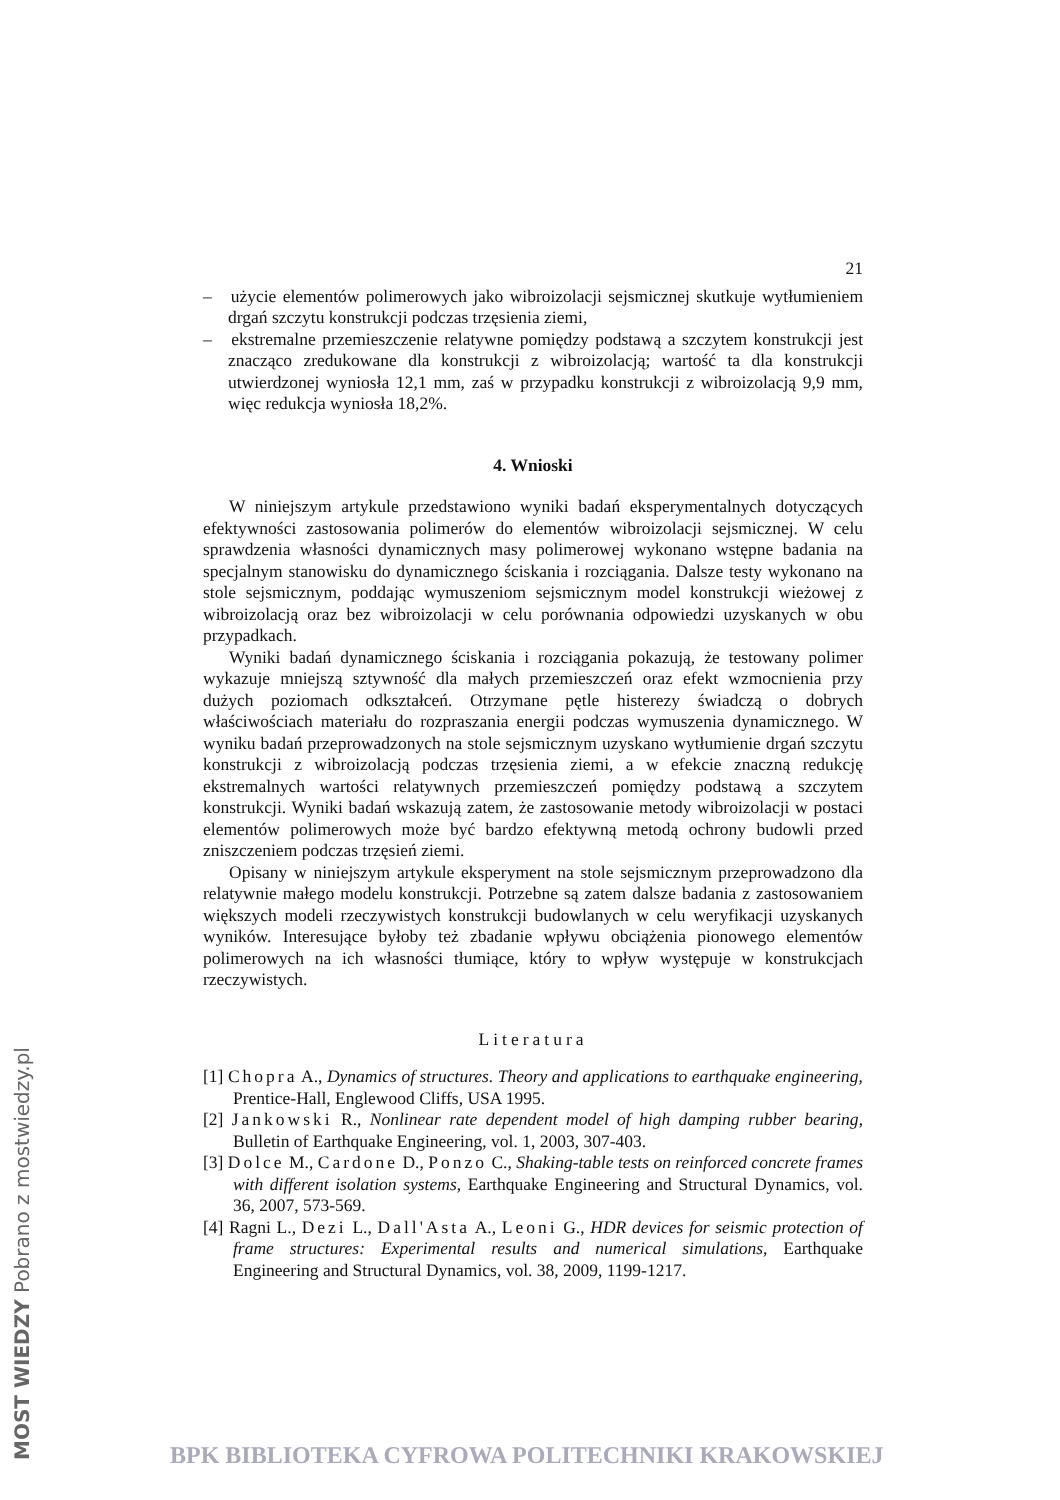MOST WIEDZY Pobrano z mostwiedzy.pl
21
– użycie elementów polimerowych jako wibroizolacji sejsmicznej skutkuje wytłumieniem drgań szczytu konstrukcji podczas trzęsienia ziemi,
– ekstremalne przemieszczenie relatywne pomiędzy podstawą a szczytem konstrukcji jest znacząco zredukowane dla konstrukcji z wibroizolacją; wartość ta dla konstrukcji utwierdzonej wyniosła 12,1 mm, zaś w przypadku konstrukcji z wibroizolacją 9,9 mm, więc redukcja wyniosła 18,2%.
4. Wnioski
W niniejszym artykule przedstawiono wyniki badań eksperymentalnych dotyczących efektywności zastosowania polimerów do elementów wibroizolacji sejsmicznej. W celu sprawdzenia własności dynamicznych masy polimerowej wykonano wstępne badania na specjalnym stanowisku do dynamicznego ściskania i rozciągania. Dalsze testy wykonano na stole sejsmicznym, poddając wymuszeniom sejsmicznym model konstrukcji wieżowej z wibroizolacją oraz bez wibroizolacji w celu porównania odpowiedzi uzyskanych w obu przypadkach.
Wyniki badań dynamicznego ściskania i rozciągania pokazują, że testowany polimer wykazuje mniejszą sztywność dla małych przemieszczeń oraz efekt wzmocnienia przy dużych poziomach odkształceń. Otrzymane pętle histerezy świadczą o dobrych właściwościach materiału do rozpraszania energii podczas wymuszenia dynamicznego. W wyniku badań przeprowadzonych na stole sejsmicznym uzyskano wytłumienie drgań szczytu konstrukcji z wibroizolacją podczas trzęsienia ziemi, a w efekcie znaczną redukcję ekstremalnych wartości relatywnych przemieszczeń pomiędzy podstawą a szczytem konstrukcji. Wyniki badań wskazują zatem, że zastosowanie metody wibroizolacji w postaci elementów polimerowych może być bardzo efektywną metodą ochrony budowli przed zniszczeniem podczas trzęsień ziemi.
Opisany w niniejszym artykule eksperyment na stole sejsmicznym przeprowadzono dla relatywnie małego modelu konstrukcji. Potrzebne są zatem dalsze badania z zastosowaniem większych modeli rzeczywistych konstrukcji budowlanych w celu weryfikacji uzyskanych wyników. Interesujące byłoby też zbadanie wpływu obciążenia pionowego elementów polimerowych na ich własności tłumiące, który to wpływ występuje w konstrukcjach rzeczywistych.
Literatura
[1] Chopra A., Dynamics of structures. Theory and applications to earthquake engineering, Prentice-Hall, Englewood Cliffs, USA 1995.
[2] Jankowski R., Nonlinear rate dependent model of high damping rubber bearing, Bulletin of Earthquake Engineering, vol. 1, 2003, 307-403.
[3] Dolce M., Cardone D., Ponzo C., Shaking-table tests on reinforced concrete frames with different isolation systems, Earthquake Engineering and Structural Dynamics, vol. 36, 2007, 573-569.
[4] Ragni L., Dezi L., Dall'Asta A., Leoni G., HDR devices for seismic protection of frame structures: Experimental results and numerical simulations, Earthquake Engineering and Structural Dynamics, vol. 38, 2009, 1199-1217.
BPK BIBLIOTEKA CYFROWA POLITECHNIKI KRAKOWSKIEJ